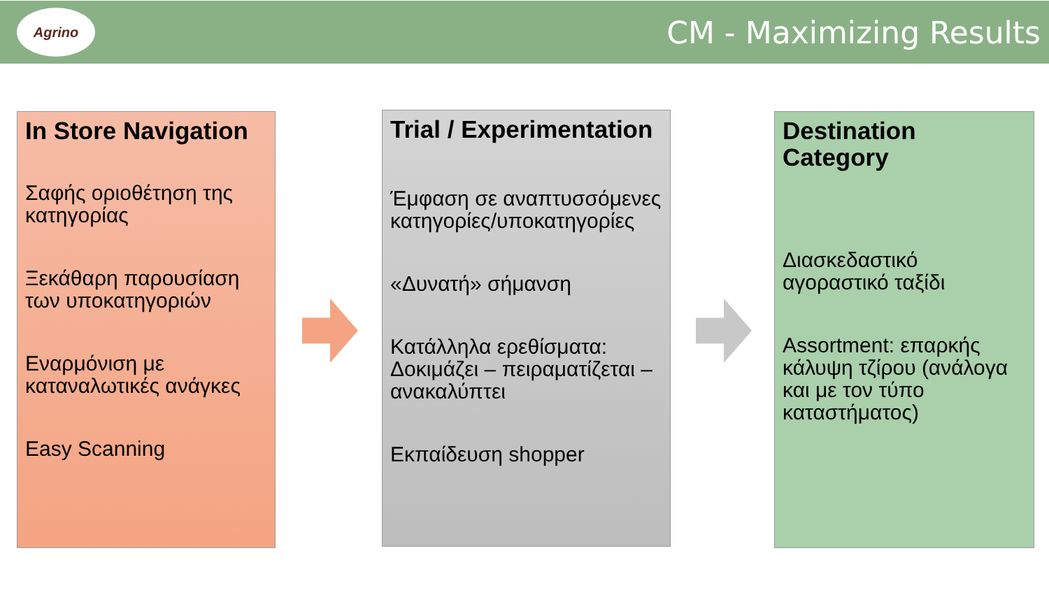Agrino
CM - Maximizing Results
In Store Navigation
Σαφής οριοθέτηση της κατηγορίας
Ξεκάθαρη παρουσίαση των υποκατηγοριών
Εναρμόνιση με καταναλωτικές ανάγκες
Easy Scanning
Trial / Experimentation
Έμφαση σε αναπτυσσόμενες κατηγορίες/υποκατηγορίες
«Δυνατή» σήμανση
Κατάλληλα ερεθίσματα: Δοκιμάζει – πειραματίζεται – ανακαλύπτει
Εκπαίδευση shopper
Destination Category
Διασκεδαστικό αγοραστικό ταξίδι
Assortment: επαρκής κάλυψη τζίρου (ανάλογα και με τον τύπο καταστήματος)